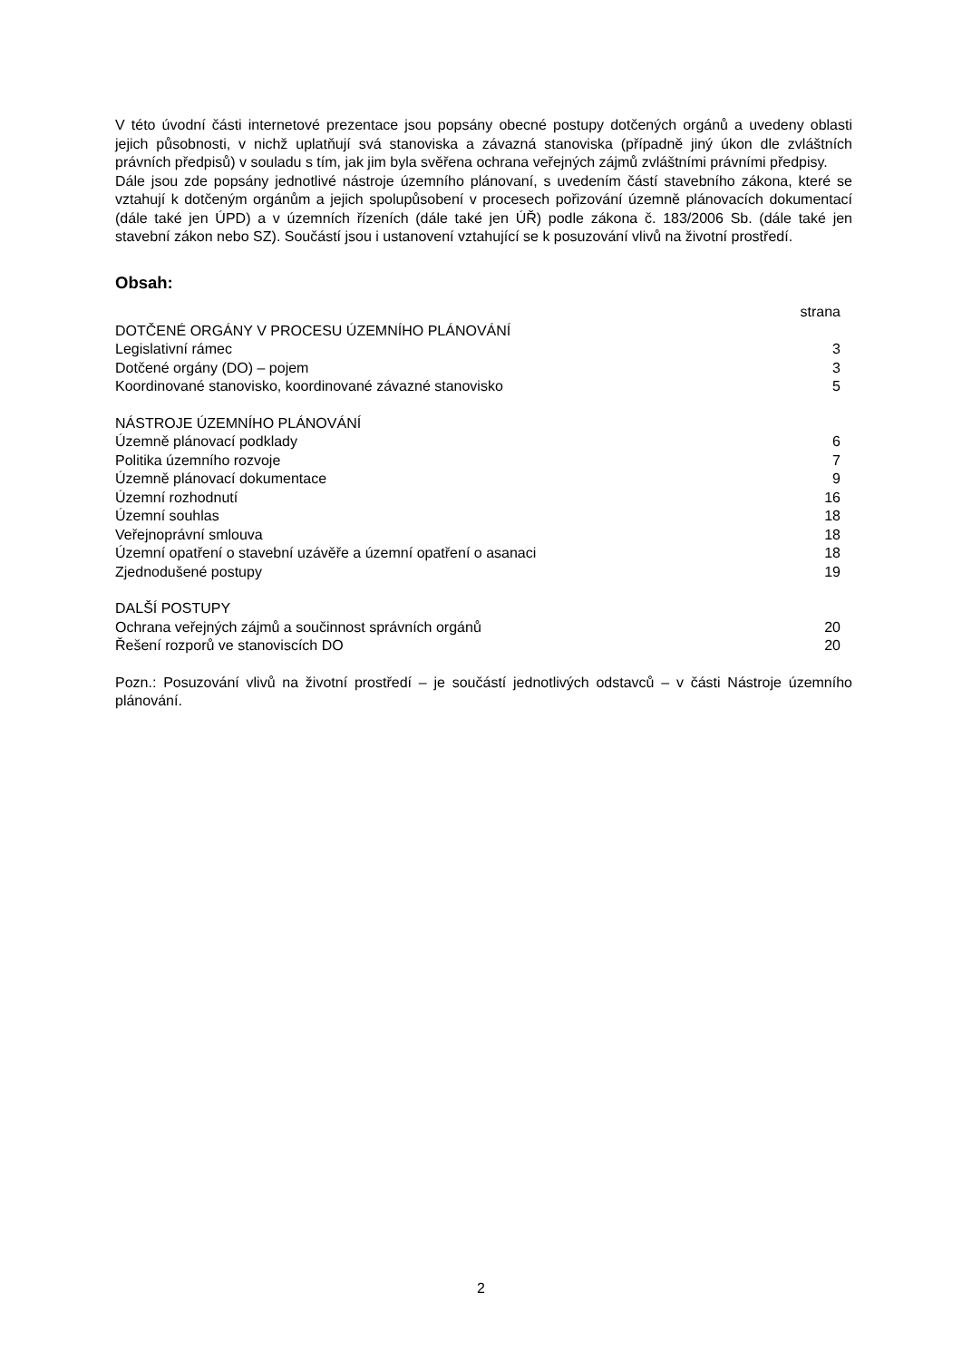V této úvodní části internetové prezentace jsou popsány obecné postupy dotčených orgánů a uvedeny oblasti jejich působnosti, v nichž uplatňují svá stanoviska a závazná stanoviska (případně jiný úkon dle zvláštních právních předpisů) v souladu s tím, jak jim byla svěřena ochrana veřejných zájmů zvláštními právními předpisy.
Dále jsou zde popsány jednotlivé nástroje územního plánovaní, s uvedením částí stavebního zákona, které se vztahují k dotčeným orgánům a jejich spolupůsobení v procesech pořizování územně plánovacích dokumentací (dále také jen ÚPD) a v územních řízeních (dále také jen ÚŘ) podle zákona č. 183/2006 Sb. (dále také jen stavební zákon nebo SZ). Součástí jsou i ustanovení vztahující se k posuzování vlivů na životní prostředí.
Obsah:
| | strana |
| DOTČENÉ ORGÁNY V PROCESU ÚZEMNÍHO PLÁNOVÁNÍ | |
| Legislativní rámec | 3 |
| Dotčené orgány (DO) – pojem | 3 |
| Koordinované stanovisko, koordinované závazné stanovisko | 5 |
| NÁSTROJE ÚZEMNÍHO PLÁNOVÁNÍ | |
| Územně plánovací podklady | 6 |
| Politika územního rozvoje | 7 |
| Územně plánovací dokumentace | 9 |
| Územní rozhodnutí | 16 |
| Územní souhlas | 18 |
| Veřejnoprávní smlouva | 18 |
| Územní opatření o stavební uzávěře a územní opatření o asanaci | 18 |
| Zjednodušené postupy | 19 |
| DALŠÍ POSTUPY | |
| Ochrana veřejných zájmů a součinnost správních orgánů | 20 |
| Řešení rozporů ve stanoviscích DO | 20 |
Pozn.: Posuzování vlivů na životní prostředí – je součástí jednotlivých odstavců – v části Nástroje územního plánování.
2